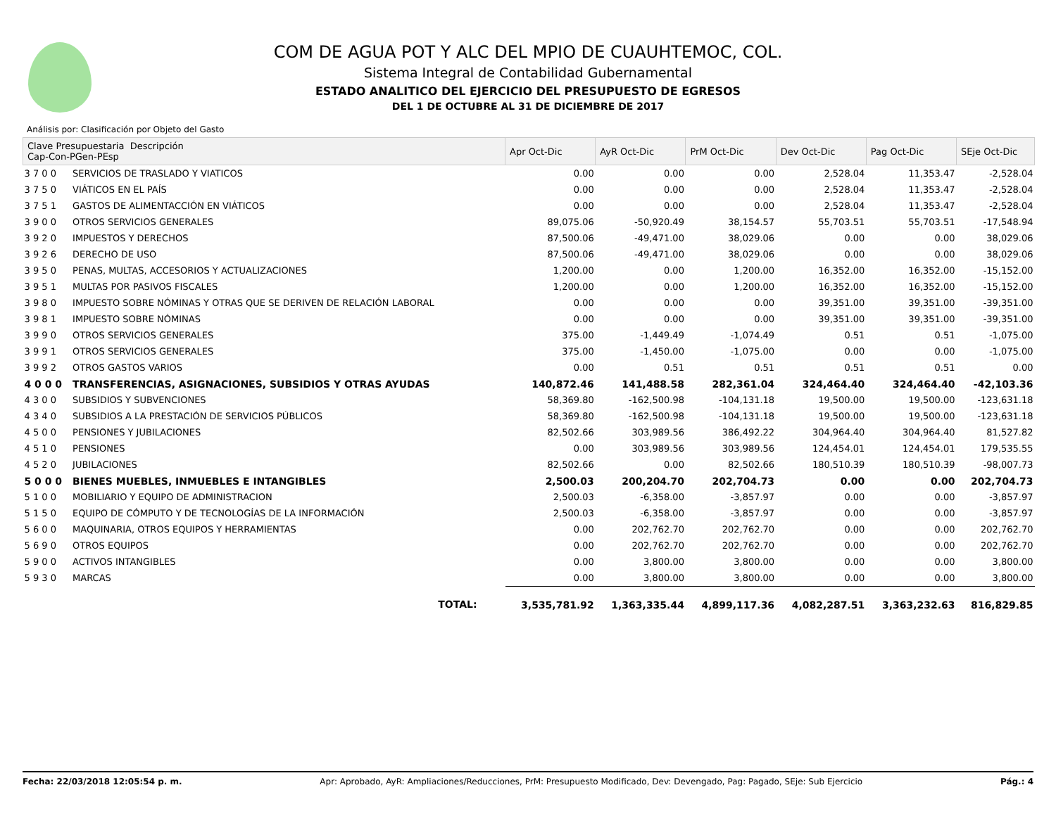COM DE AGUA POT Y ALC DEL MPIO DE CUAUHTEMOC, COL.
Sistema Integral de Contabilidad Gubernamental
ESTADO ANALITICO DEL EJERCICIO DEL PRESUPUESTO DE EGRESOS
DEL 1 DE OCTUBRE AL 31 DE DICIEMBRE DE 2017
Análisis por: Clasificación por Objeto del Gasto
| Clave Presupuestaria Descripción Cap-Con-PGen-PEsp | | Apr Oct-Dic | AyR Oct-Dic | PrM Oct-Dic | Dev Oct-Dic | Pag Oct-Dic | SEje Oct-Dic |
| --- | --- | --- | --- | --- | --- | --- | --- |
| 3 7 0 0 | SERVICIOS DE TRASLADO Y VIATICOS | 0.00 | 0.00 | 0.00 | 2,528.04 | 11,353.47 | -2,528.04 |
| 3 7 5 0 | VIÁTICOS EN EL PAÍS | 0.00 | 0.00 | 0.00 | 2,528.04 | 11,353.47 | -2,528.04 |
| 3 7 5 1 | GASTOS DE ALIMENTACCIÓN EN VIÁTICOS | 0.00 | 0.00 | 0.00 | 2,528.04 | 11,353.47 | -2,528.04 |
| 3 9 0 0 | OTROS SERVICIOS GENERALES | 89,075.06 | -50,920.49 | 38,154.57 | 55,703.51 | 55,703.51 | -17,548.94 |
| 3 9 2 0 | IMPUESTOS Y DERECHOS | 87,500.06 | -49,471.00 | 38,029.06 | 0.00 | 0.00 | 38,029.06 |
| 3 9 2 6 | DERECHO DE USO | 87,500.06 | -49,471.00 | 38,029.06 | 0.00 | 0.00 | 38,029.06 |
| 3 9 5 0 | PENAS, MULTAS, ACCESORIOS Y ACTUALIZACIONES | 1,200.00 | 0.00 | 1,200.00 | 16,352.00 | 16,352.00 | -15,152.00 |
| 3 9 5 1 | MULTAS POR PASIVOS FISCALES | 1,200.00 | 0.00 | 1,200.00 | 16,352.00 | 16,352.00 | -15,152.00 |
| 3 9 8 0 | IMPUESTO SOBRE NÓMINAS Y OTRAS QUE SE DERIVEN DE RELACIÓN LABORAL | 0.00 | 0.00 | 0.00 | 39,351.00 | 39,351.00 | -39,351.00 |
| 3 9 8 1 | IMPUESTO SOBRE NÓMINAS | 0.00 | 0.00 | 0.00 | 39,351.00 | 39,351.00 | -39,351.00 |
| 3 9 9 0 | OTROS SERVICIOS GENERALES | 375.00 | -1,449.49 | -1,074.49 | 0.51 | 0.51 | -1,075.00 |
| 3 9 9 1 | OTROS SERVICIOS GENERALES | 375.00 | -1,450.00 | -1,075.00 | 0.00 | 0.00 | -1,075.00 |
| 3 9 9 2 | OTROS GASTOS VARIOS | 0.00 | 0.51 | 0.51 | 0.51 | 0.51 | 0.00 |
| 4 0 0 0 | TRANSFERENCIAS, ASIGNACIONES, SUBSIDIOS Y OTRAS AYUDAS | 140,872.46 | 141,488.58 | 282,361.04 | 324,464.40 | 324,464.40 | -42,103.36 |
| 4 3 0 0 | SUBSIDIOS Y SUBVENCIONES | 58,369.80 | -162,500.98 | -104,131.18 | 19,500.00 | 19,500.00 | -123,631.18 |
| 4 3 4 0 | SUBSIDIOS A LA PRESTACIÓN DE SERVICIOS PÚBLICOS | 58,369.80 | -162,500.98 | -104,131.18 | 19,500.00 | 19,500.00 | -123,631.18 |
| 4 5 0 0 | PENSIONES Y JUBILACIONES | 82,502.66 | 303,989.56 | 386,492.22 | 304,964.40 | 304,964.40 | 81,527.82 |
| 4 5 1 0 | PENSIONES | 0.00 | 303,989.56 | 303,989.56 | 124,454.01 | 124,454.01 | 179,535.55 |
| 4 5 2 0 | JUBILACIONES | 82,502.66 | 0.00 | 82,502.66 | 180,510.39 | 180,510.39 | -98,007.73 |
| 5 0 0 0 | BIENES MUEBLES, INMUEBLES E INTANGIBLES | 2,500.03 | 200,204.70 | 202,704.73 | 0.00 | 0.00 | 202,704.73 |
| 5 1 0 0 | MOBILIARIO Y EQUIPO DE ADMINISTRACION | 2,500.03 | -6,358.00 | -3,857.97 | 0.00 | 0.00 | -3,857.97 |
| 5 1 5 0 | EQUIPO DE CÓMPUTO Y DE TECNOLOGÍAS DE LA INFORMACIÓN | 2,500.03 | -6,358.00 | -3,857.97 | 0.00 | 0.00 | -3,857.97 |
| 5 6 0 0 | MAQUINARIA, OTROS EQUIPOS Y HERRAMIENTAS | 0.00 | 202,762.70 | 202,762.70 | 0.00 | 0.00 | 202,762.70 |
| 5 6 9 0 | OTROS EQUIPOS | 0.00 | 202,762.70 | 202,762.70 | 0.00 | 0.00 | 202,762.70 |
| 5 9 0 0 | ACTIVOS INTANGIBLES | 0.00 | 3,800.00 | 3,800.00 | 0.00 | 0.00 | 3,800.00 |
| 5 9 3 0 | MARCAS | 0.00 | 3,800.00 | 3,800.00 | 0.00 | 0.00 | 3,800.00 |
| | TOTAL: | 3,535,781.92 | 1,363,335.44 | 4,899,117.36 | 4,082,287.51 | 3,363,232.63 | 816,829.85 |
Fecha: 22/03/2018 12:05:54 p. m. Apr: Aprobado, AyR: Ampliaciones/Reducciones, PrM: Presupuesto Modificado, Dev: Devengado, Pag: Pagado, SEje: Sub Ejercicio Pág.: 4